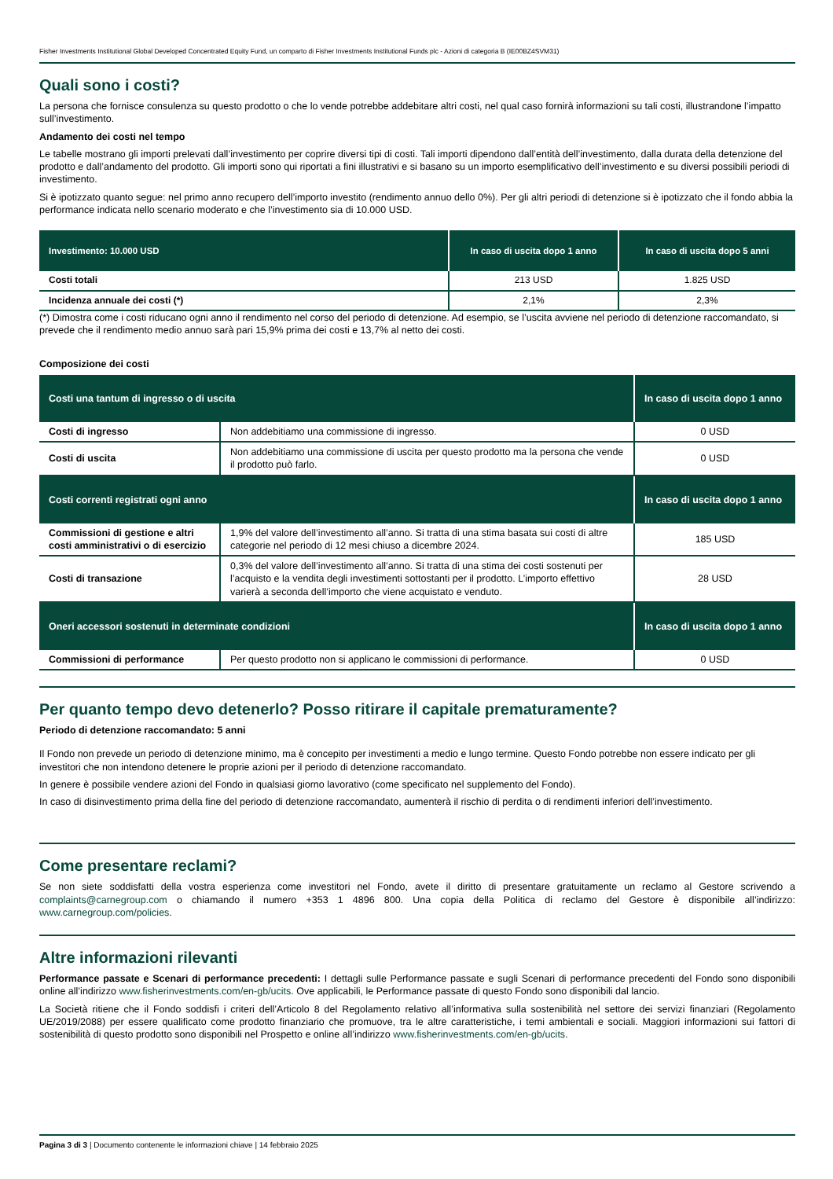Fisher Investments Institutional Global Developed Concentrated Equity Fund, un comparto di Fisher Investments Institutional Funds plc - Azioni di categoria B (IE00BZ4SVM31)
Quali sono i costi?
La persona che fornisce consulenza su questo prodotto o che lo vende potrebbe addebitare altri costi, nel qual caso fornirà informazioni su tali costi, illustrandone l’impatto sull’investimento.
Andamento dei costi nel tempo
Le tabelle mostrano gli importi prelevati dall’investimento per coprire diversi tipi di costi. Tali importi dipendono dall’entità dell’investimento, dalla durata della detenzione del prodotto e dall’andamento del prodotto. Gli importi sono qui riportati a fini illustrativi e si basano su un importo esemplificativo dell’investimento e su diversi possibili periodi di investimento.
Si è ipotizzato quanto segue: nel primo anno recupero dell’importo investito (rendimento annuo dello 0%). Per gli altri periodi di detenzione si è ipotizzato che il fondo abbia la performance indicata nello scenario moderato e che l’investimento sia di 10.000 USD.
| Investimento: 10.000 USD | In caso di uscita dopo 1 anno | In caso di uscita dopo 5 anni |
| --- | --- | --- |
| Costi totali | 213 USD | 1.825 USD |
| Incidenza annuale dei costi (*) | 2,1% | 2,3% |
(*) Dimostra come i costi riducano ogni anno il rendimento nel corso del periodo di detenzione. Ad esempio, se l’uscita avviene nel periodo di detenzione raccomandato, si prevede che il rendimento medio annuo sarà pari 15,9% prima dei costi e 13,7% al netto dei costi.
Composizione dei costi
| Costi una tantum di ingresso o di uscita | | In caso di uscita dopo 1 anno |
| --- | --- | --- |
| Costi di ingresso | Non addebitiamo una commissione di ingresso. | 0 USD |
| Costi di uscita | Non addebitiamo una commissione di uscita per questo prodotto ma la persona che vende il prodotto può farlo. | 0 USD |
| Costi correnti registrati ogni anno | | In caso di uscita dopo 1 anno |
| Commissioni di gestione e altri costi amministrativi o di esercizio | 1,9% del valore dell’investimento all’anno. Si tratta di una stima basata sui costi di altre categorie nel periodo di 12 mesi chiuso a dicembre 2024. | 185 USD |
| Costi di transazione | 0,3% del valore dell’investimento all’anno. Si tratta di una stima dei costi sostenuti per l’acquisto e la vendita degli investimenti sottostanti per il prodotto. L’importo effettivo varierà a seconda dell’importo che viene acquistato e venduto. | 28 USD |
| Oneri accessori sostenuti in determinate condizioni | | In caso di uscita dopo 1 anno |
| Commissioni di performance | Per questo prodotto non si applicano le commissioni di performance. | 0 USD |
Per quanto tempo devo detenerlo? Posso ritirare il capitale prematuramente?
Periodo di detenzione raccomandato: 5 anni
Il Fondo non prevede un periodo di detenzione minimo, ma è concepito per investimenti a medio e lungo termine. Questo Fondo potrebbe non essere indicato per gli investitori che non intendono detenere le proprie azioni per il periodo di detenzione raccomandato.
In genere è possibile vendere azioni del Fondo in qualsiasi giorno lavorativo (come specificato nel supplemento del Fondo).
In caso di disinvestimento prima della fine del periodo di detenzione raccomandato, aumenterà il rischio di perdita o di rendimenti inferiori dell’investimento.
Come presentare reclami?
Se non siete soddisfatti della vostra esperienza come investitori nel Fondo, avete il diritto di presentare gratuitamente un reclamo al Gestore scrivendo a complaints@carnegroup.com o chiamando il numero +353 1 4896 800. Una copia della Politica di reclamo del Gestore è disponibile all’indirizzo: www.carnegroup.com/policies.
Altre informazioni rilevanti
Performance passate e Scenari di performance precedenti: I dettagli sulle Performance passate e sugli Scenari di performance precedenti del Fondo sono disponibili online all’indirizzo www.fisherinvestments.com/en-gb/ucits. Ove applicabili, le Performance passate di questo Fondo sono disponibili dal lancio.
La Società ritiene che il Fondo soddisfi i criteri dell’Articolo 8 del Regolamento relativo all’informativa sulla sostenibilità nel settore dei servizi finanziari (Regolamento UE/2019/2088) per essere qualificato come prodotto finanziario che promuove, tra le altre caratteristiche, i temi ambientali e sociali. Maggiori informazioni sui fattori di sostenibilità di questo prodotto sono disponibili nel Prospetto e online all’indirizzo www.fisherinvestments.com/en-gb/ucits.
Pagina 3 di 3 | Documento contenente le informazioni chiave | 14 febbraio 2025